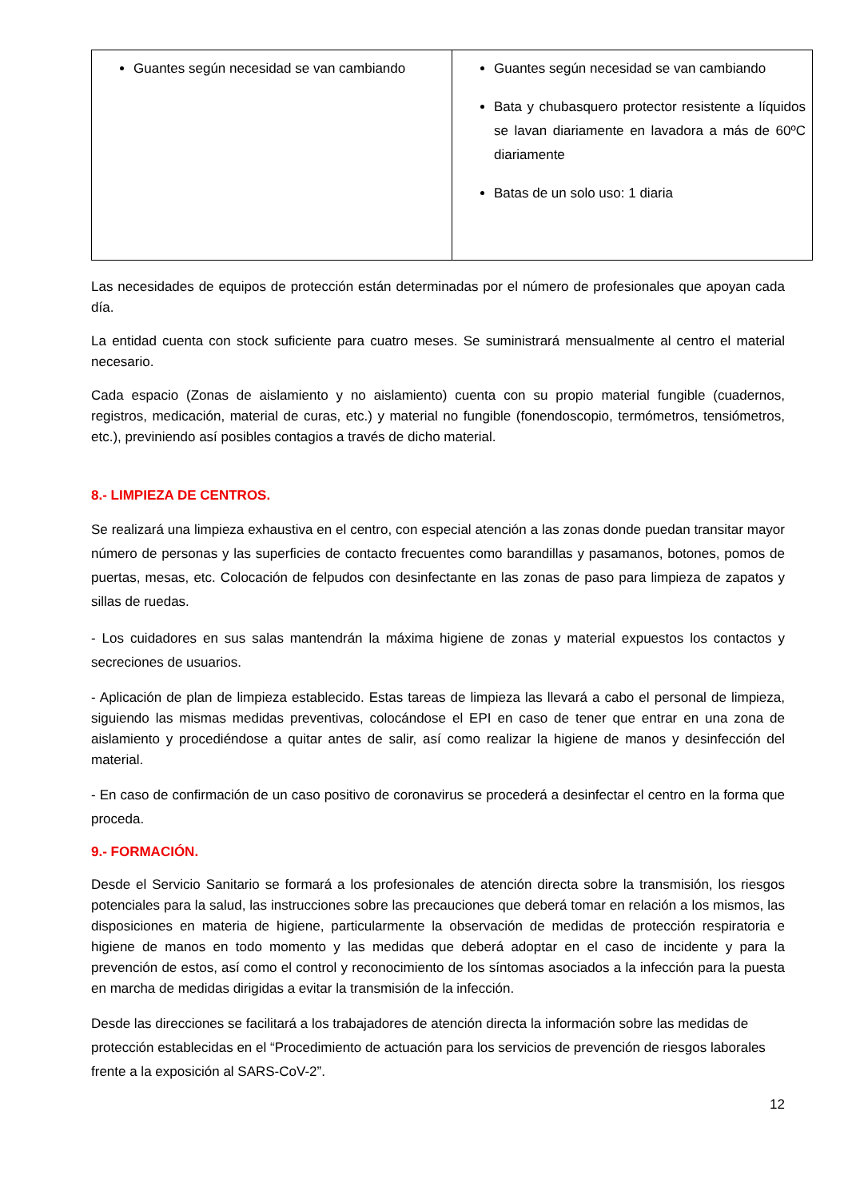| Guantes según necesidad se van cambiando | Guantes según necesidad se van cambiando Bata y chubasquero protector resistente a líquidos se lavan diariamente en lavadora a más de 60ºC diariamente Batas de un solo uso: 1 diaria |
Las necesidades de equipos de protección están determinadas por el número de profesionales que apoyan cada día.
La entidad cuenta con stock suficiente para cuatro meses. Se suministrará mensualmente al centro el material necesario.
Cada espacio (Zonas de aislamiento y no aislamiento) cuenta con su propio material fungible (cuadernos, registros, medicación, material de curas, etc.) y material no fungible (fonendoscopio, termómetros, tensiómetros, etc.), previniendo así posibles contagios a través de dicho material.
8.- LIMPIEZA DE CENTROS.
Se realizará una limpieza exhaustiva en el centro, con especial atención a las zonas donde puedan transitar mayor número de personas y las superficies de contacto frecuentes como barandillas y pasamanos, botones, pomos de puertas, mesas, etc. Colocación de felpudos con desinfectante en las zonas de paso para limpieza de zapatos y sillas de ruedas.
- Los cuidadores en sus salas mantendrán la máxima higiene de zonas y material expuestos los contactos y secreciones de usuarios.
- Aplicación de plan de limpieza establecido. Estas tareas de limpieza las llevará a cabo el personal de limpieza, siguiendo las mismas medidas preventivas, colocándose el EPI en caso de tener que entrar en una zona de aislamiento y procediéndose a quitar antes de salir, así como realizar la higiene de manos y desinfección del material.
- En caso de confirmación de un caso positivo de coronavirus se procederá a desinfectar el centro en la forma que proceda.
9.- FORMACIÓN.
Desde el Servicio Sanitario se formará a los profesionales de atención directa sobre la transmisión, los riesgos potenciales para la salud, las instrucciones sobre las precauciones que deberá tomar en relación a los mismos, las disposiciones en materia de higiene, particularmente la observación de medidas de protección respiratoria e higiene de manos en todo momento y las medidas que deberá adoptar en el caso de incidente y para la prevención de estos, así como el control y reconocimiento de los síntomas asociados a la infección para la puesta en marcha de medidas dirigidas a evitar la transmisión de la infección.
Desde las direcciones se facilitará a los trabajadores de atención directa la información sobre las medidas de protección establecidas en el “Procedimiento de actuación para los servicios de prevención de riesgos laborales frente a la exposición al SARS-CoV-2”.
12